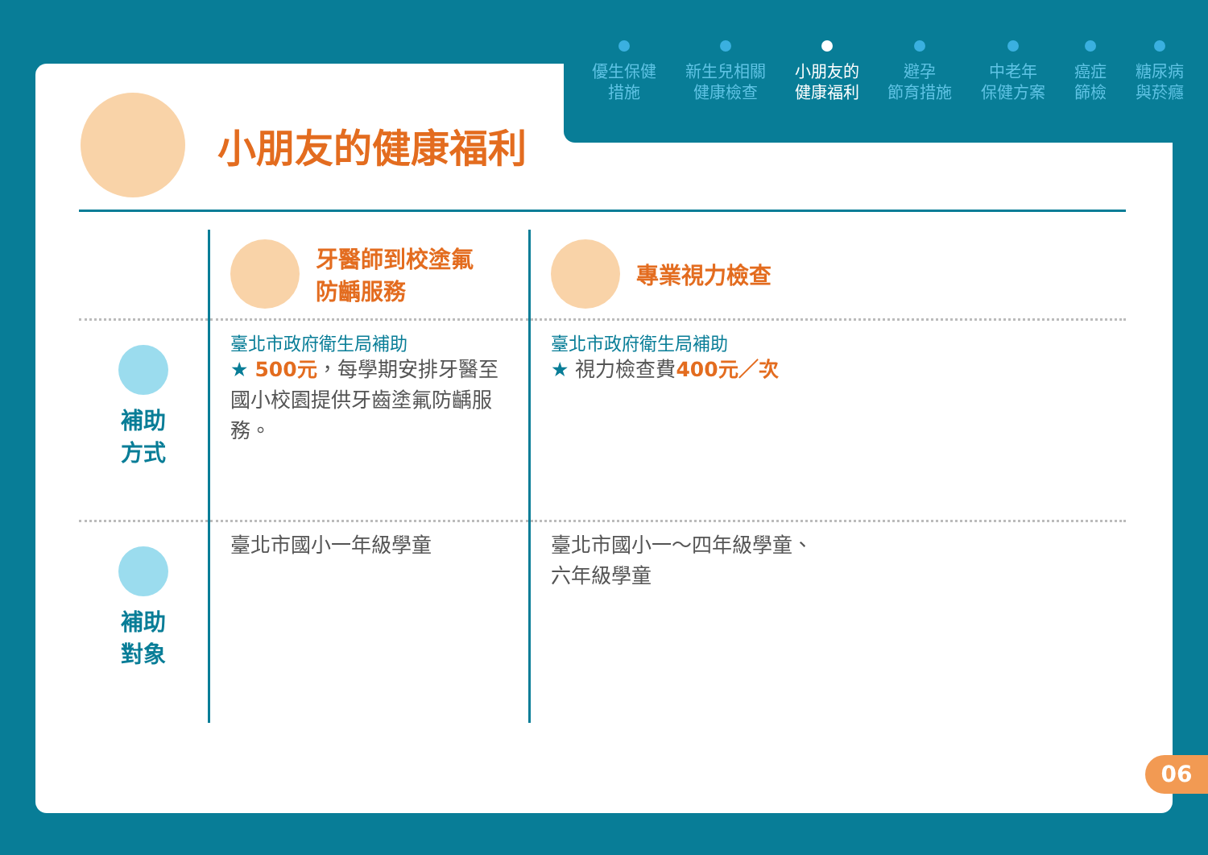優生保健
措施
新生兒相關
健康檢查
小朋友的
健康福利
避孕
節育措施
中老年
保健方案
癌症
篩檢
糖尿病
與菸癮
小朋友的健康福利
| | 牙醫師到校塗氟 防齲服務 | 專業視力檢查 |
| 補助 方式 | 臺北市政府衛生局補助 ★ 500元 ，每學期安排牙醫至國小校園提供牙齒塗氟防齲服務。 | 臺北市政府衛生局補助 ★ 視力檢查費 400元／次 |
| 補助 對象 | 臺北市國小一年級學童 | 臺北市國小一～四年級學童、 六年級學童 |
06